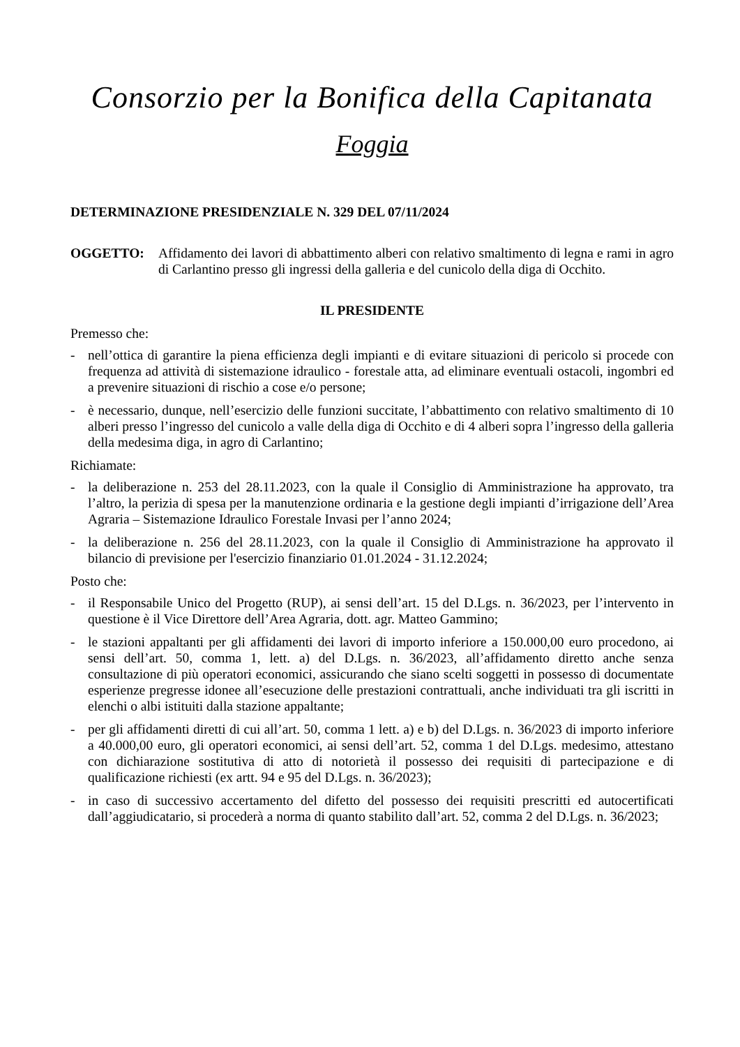Consorzio per la Bonifica della Capitanata
Foggia
DETERMINAZIONE PRESIDENZIALE N. 329 DEL 07/11/2024
OGGETTO: Affidamento dei lavori di abbattimento alberi con relativo smaltimento di legna e rami in agro di Carlantino presso gli ingressi della galleria e del cunicolo della diga di Occhito.
IL PRESIDENTE
Premesso che:
- nell’ottica di garantire la piena efficienza degli impianti e di evitare situazioni di pericolo si procede con frequenza ad attività di sistemazione idraulico - forestale atta, ad eliminare eventuali ostacoli, ingombri ed a prevenire situazioni di rischio a cose e/o persone;
- è necessario, dunque, nell’esercizio delle funzioni succitate, l’abbattimento con relativo smaltimento di 10 alberi presso l’ingresso del cunicolo a valle della diga di Occhito e di 4 alberi sopra l’ingresso della galleria della medesima diga, in agro di Carlantino;
Richiamate:
- la deliberazione n. 253 del 28.11.2023, con la quale il Consiglio di Amministrazione ha approvato, tra l’altro, la perizia di spesa per la manutenzione ordinaria e la gestione degli impianti d’irrigazione dell’Area Agraria – Sistemazione Idraulico Forestale Invasi per l’anno 2024;
- la deliberazione n. 256 del 28.11.2023, con la quale il Consiglio di Amministrazione ha approvato il bilancio di previsione per l'esercizio finanziario 01.01.2024 - 31.12.2024;
Posto che:
- il Responsabile Unico del Progetto (RUP), ai sensi dell’art. 15 del D.Lgs. n. 36/2023, per l’intervento in questione è il Vice Direttore dell’Area Agraria, dott. agr. Matteo Gammino;
- le stazioni appaltanti per gli affidamenti dei lavori di importo inferiore a 150.000,00 euro procedono, ai sensi dell’art. 50, comma 1, lett. a) del D.Lgs. n. 36/2023, all’affidamento diretto anche senza consultazione di più operatori economici, assicurando che siano scelti soggetti in possesso di documentate esperienze pregresse idonee all’esecuzione delle prestazioni contrattuali, anche individuati tra gli iscritti in elenchi o albi istituiti dalla stazione appaltante;
- per gli affidamenti diretti di cui all’art. 50, comma 1 lett. a) e b) del D.Lgs. n. 36/2023 di importo inferiore a 40.000,00 euro, gli operatori economici, ai sensi dell’art. 52, comma 1 del D.Lgs. medesimo, attestano con dichiarazione sostitutiva di atto di notorietà il possesso dei requisiti di partecipazione e di qualificazione richiesti (ex artt. 94 e 95 del D.Lgs. n. 36/2023);
- in caso di successivo accertamento del difetto del possesso dei requisiti prescritti ed autocertificati dall’aggiudicatario, si procederà a norma di quanto stabilito dall’art. 52, comma 2 del D.Lgs. n. 36/2023;